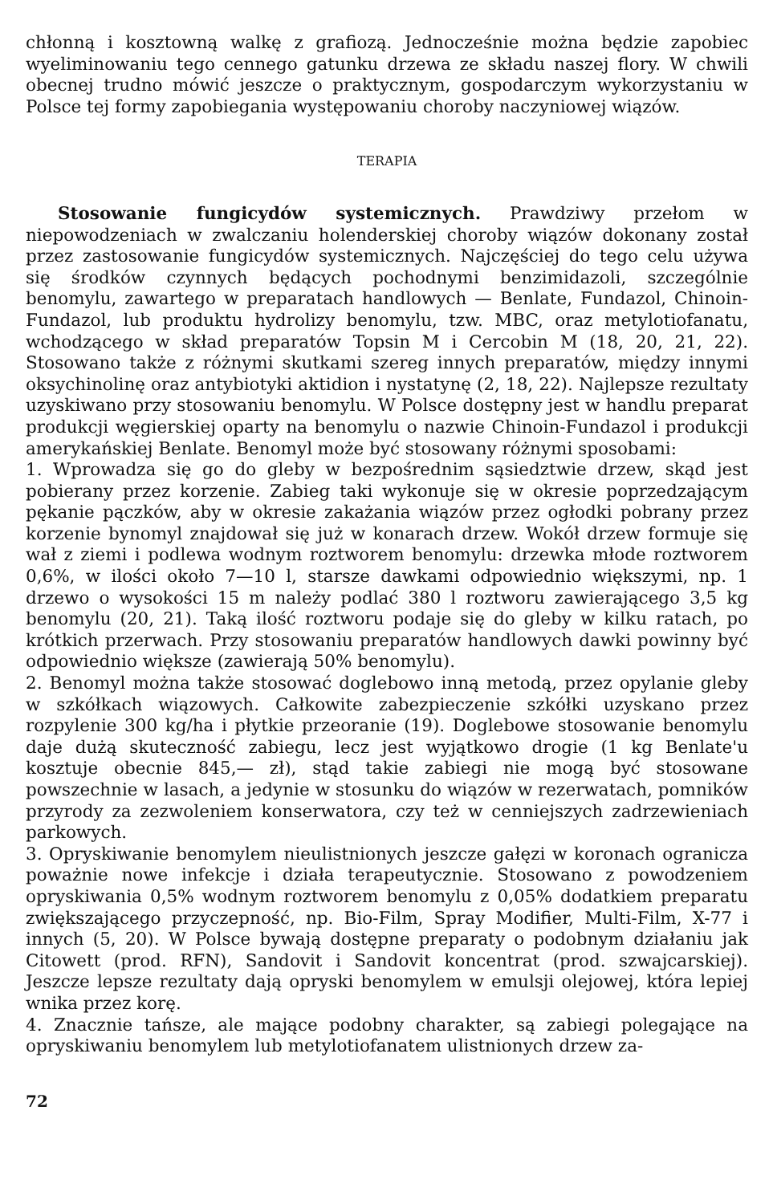chłonną i kosztowną walkę z grafiozą. Jednocześnie można będzie zapobiec wyeliminowaniu tego cennego gatunku drzewa ze składu naszej flory. W chwili obecnej trudno mówić jeszcze o praktycznym, gospodarczym wykorzystaniu w Polsce tej formy zapobiegania występowaniu choroby naczyniowej wiązów.
TERAPIA
Stosowanie fungicydów systemicznych. Prawdziwy przełom w niepowodzeniach w zwalczaniu holenderskiej choroby wiązów dokonany został przez zastosowanie fungicydów systemicznych. Najczęściej do tego celu używa się środków czynnych będących pochodnymi benzimidazoli, szczególnie benomylu, zawartego w preparatach handlowych — Benlate, Fundazol, Chinoin-Fundazol, lub produktu hydrolizy benomylu, tzw. MBC, oraz metylotiofanatu, wchodzącego w skład preparatów Topsin M i Cercobin M (18, 20, 21, 22). Stosowano także z różnymi skutkami szereg innych preparatów, między innymi oksychinolinę oraz antybiotyki aktidion i nystatynę (2, 18, 22). Najlepsze rezultaty uzyskiwano przy stosowaniu benomylu. W Polsce dostępny jest w handlu preparat produkcji węgierskiej oparty na benomylu o nazwie Chinoin-Fundazol i produkcji amerykańskiej Benlate. Benomyl może być stosowany różnymi sposobami:
1. Wprowadza się go do gleby w bezpośrednim sąsiedztwie drzew, skąd jest pobierany przez korzenie. Zabieg taki wykonuje się w okresie poprzedzającym pękanie pączków, aby w okresie zakażania wiązów przez ogłodki pobrany przez korzenie bynomyl znajdował się już w konarach drzew. Wokół drzew formuje się wał z ziemi i podlewa wodnym roztworem benomylu: drzewka młode roztworem 0,6%, w ilości około 7—10 l, starsze dawkami odpowiednio większymi, np. 1 drzewo o wysokości 15 m należy podlać 380 l roztworu zawierającego 3,5 kg benomylu (20, 21). Taką ilość roztworu podaje się do gleby w kilku ratach, po krótkich przerwach. Przy stosowaniu preparatów handlowych dawki powinny być odpowiednio większe (zawierają 50% benomylu).
2. Benomyl można także stosować doglebowo inną metodą, przez opylanie gleby w szkółkach wiązowych. Całkowite zabezpieczenie szkółki uzyskano przez rozpylenie 300 kg/ha i płytkie przeoranie (19). Doglebowe stosowanie benomylu daje dużą skuteczność zabiegu, lecz jest wyjątkowo drogie (1 kg Benlate'u kosztuje obecnie 845,— zł), stąd takie zabiegi nie mogą być stosowane powszechnie w lasach, a jedynie w stosunku do wiązów w rezerwatach, pomników przyrody za zezwoleniem konserwatora, czy też w cenniejszych zadrzewieniach parkowych.
3. Opryskiwanie benomylem nieulistnionych jeszcze gałęzi w koronach ogranicza poważnie nowe infekcje i działa terapeutycznie. Stosowano z powodzeniem opryskiwania 0,5% wodnym roztworem benomylu z 0,05% dodatkiem preparatu zwiększającego przyczepność, np. Bio-Film, Spray Modifier, Multi-Film, X-77 i innych (5, 20). W Polsce bywają dostępne preparaty o podobnym działaniu jak Citowett (prod. RFN), Sandovit i Sandovit koncentrat (prod. szwajcarskiej). Jeszcze lepsze rezultaty dają opryski benomylem w emulsji olejowej, która lepiej wnika przez korę.
4. Znacznie tańsze, ale mające podobny charakter, są zabiegi polegające na opryskiwaniu benomylem lub metylotiofanatem ulistnionych drzew za-
72